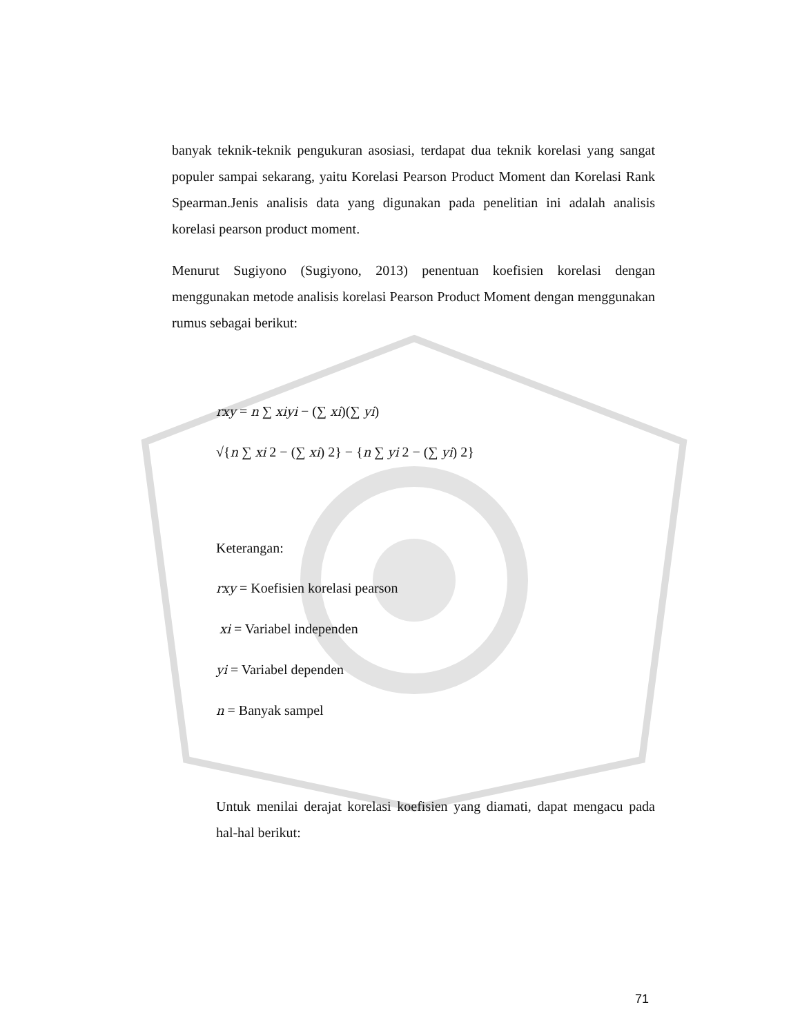banyak teknik-teknik pengukuran asosiasi, terdapat dua teknik korelasi yang sangat populer sampai sekarang, yaitu Korelasi Pearson Product Moment dan Korelasi Rank Spearman.Jenis analisis data yang digunakan pada penelitian ini adalah analisis korelasi pearson product moment.
Menurut Sugiyono (Sugiyono, 2013) penentuan koefisien korelasi dengan menggunakan metode analisis korelasi Pearson Product Moment dengan menggunakan rumus sebagai berikut:
rxy = n ∑ xiyi − (∑ xi)(∑ yi)
√{n ∑ xi 2 − (∑ xi) 2} − {n ∑ yi 2 − (∑ yi) 2}
Keterangan:
rxy = Koefisien korelasi pearson
xi = Variabel independen
yi = Variabel dependen
n = Banyak sampel
Untuk menilai derajat korelasi koefisien yang diamati, dapat mengacu pada hal-hal berikut:
71